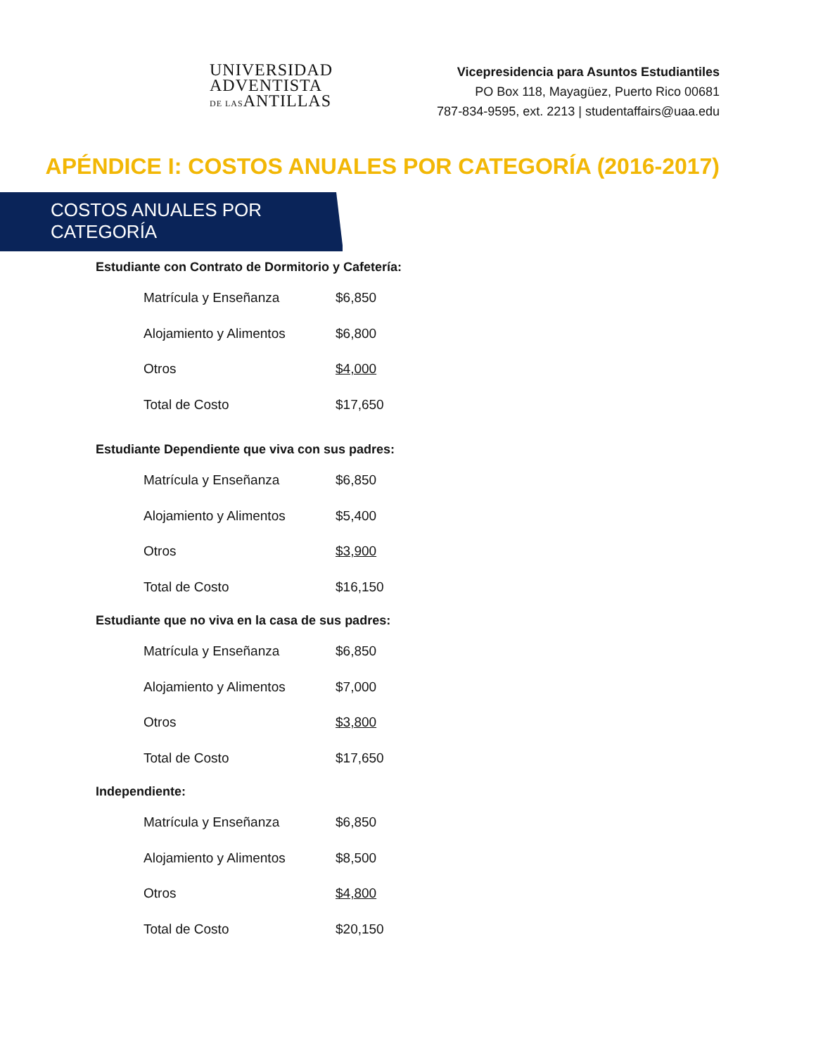UNIVERSIDAD
ADVENTISTA
DE LASANTILLAS
Vicepresidencia para Asuntos Estudiantiles
PO Box 118, Mayagüez, Puerto Rico 00681
787-834-9595, ext. 2213 | studentaffairs@uaa.edu
APÉNDICE I: COSTOS ANUALES POR CATEGORÍA (2016-2017)
COSTOS ANUALES POR CATEGORÍA
Estudiante con Contrato de Dormitorio y Cafetería:
| Matrícula y Enseñanza | $6,850 |
| Alojamiento y Alimentos | $6,800 |
| Otros | $4,000 |
| Total de Costo | $17,650 |
Estudiante Dependiente que viva con sus padres:
| Matrícula y Enseñanza | $6,850 |
| Alojamiento y Alimentos | $5,400 |
| Otros | $3,900 |
| Total de Costo | $16,150 |
Estudiante que no viva en la casa de sus padres:
| Matrícula y Enseñanza | $6,850 |
| Alojamiento y Alimentos | $7,000 |
| Otros | $3,800 |
| Total de Costo | $17,650 |
Independiente:
| Matrícula y Enseñanza | $6,850 |
| Alojamiento y Alimentos | $8,500 |
| Otros | $4,800 |
| Total de Costo | $20,150 |